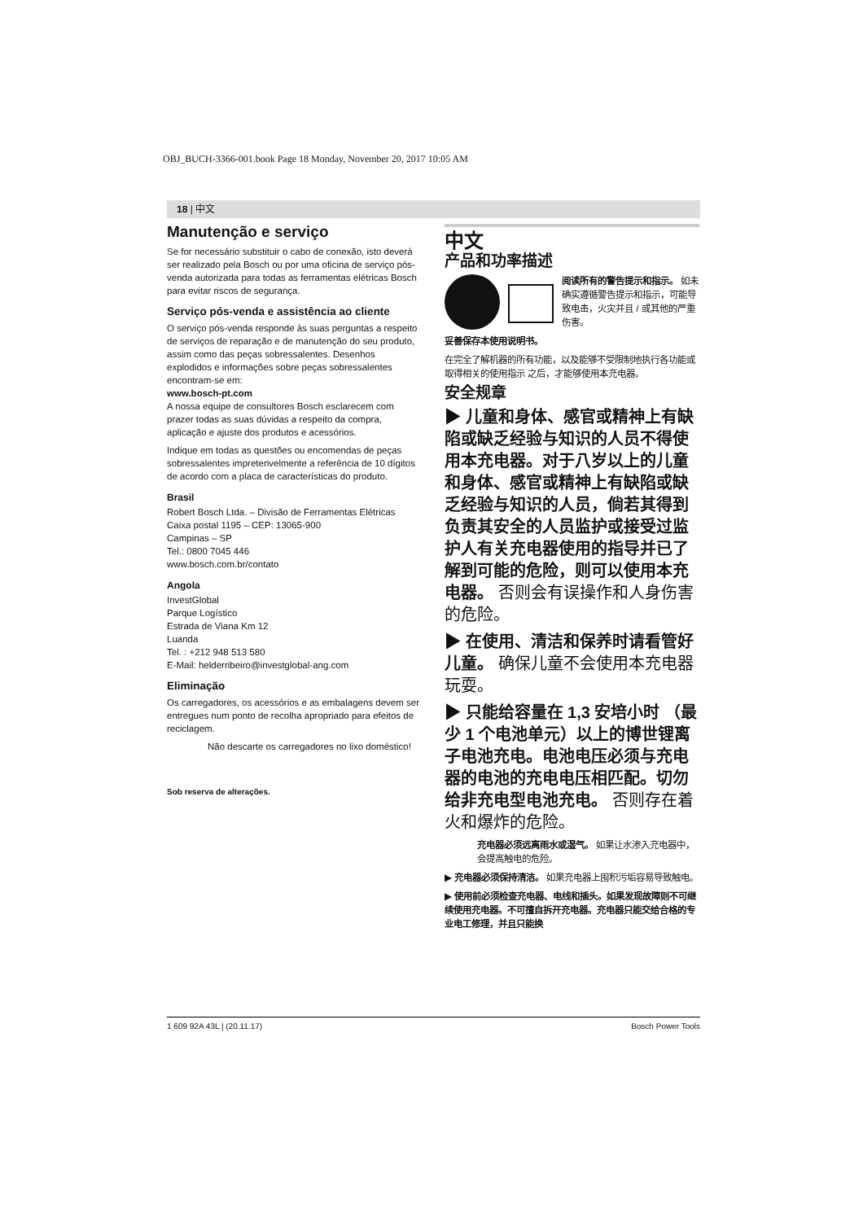OBJ_BUCH-3366-001.book Page 18 Monday, November 20, 2017 10:05 AM
18 | 中文
Manutenção e serviço
Se for necessário substituir o cabo de conexão, isto deverá ser realizado pela Bosch ou por uma oficina de serviço pós-venda autorizada para todas as ferramentas elétricas Bosch para evitar riscos de segurança.
Serviço pós-venda e assistência ao cliente
O serviço pós-venda responde às suas perguntas a respeito de serviços de reparação e de manutenção do seu produto, assim como das peças sobressalentes. Desenhos explodidos e informações sobre peças sobressalentes encontram-se em:
www.bosch-pt.com
A nossa equipe de consultores Bosch esclarecem com prazer todas as suas dúvidas a respeito da compra, aplicação e ajuste dos produtos e acessórios.
Indique em todas as questões ou encomendas de peças sobressalentes impreterivelmente a referência de 10 dígitos de acordo com a placa de características do produto.
Brasil
Robert Bosch Ltda. – Divisão de Ferramentas Elétricas
Caixa postal 1195 – CEP: 13065-900
Campinas – SP
Tel.: 0800 7045 446
www.bosch.com.br/contato
Angola
InvestGlobal
Parque Logístico
Estrada de Viana Km 12
Luanda
Tel. : +212 948 513 580
E-Mail: helderribeiro@investglobal-ang.com
Eliminação
Os carregadores, os acessórios e as embalagens devem ser entregues num ponto de recolha apropriado para efeitos de reciclagem.
Não descarte os carregadores no lixo doméstico!
Sob reserva de alterações.
中文
产品和功率描述
阅读所有的警告提示和指示。 如未确实遵循警告提示和指示，可能导致电击，火灾并且 / 或其他的严重伤害。
妥善保存本使用说明书。
在完全了解机器的所有功能，以及能够不受限制地执行各功能或取得相关的使用指示 之后，才能够使用本充电器。
安全规章
▶ 儿童和身体、感官或精神上有缺陷或缺乏经验与知识的人员不得使用本充电器。对于八岁以上的儿童和身体、感官或精神上有缺陷或缺乏经验与知识的人员，倘若其得到负责其安全的人员监护或接受过监护人有关充电器使用的指导并已了解到可能的危险，则可以使用本充电器。 否则会有误操作和人身伤害的危险。
▶ 在使用、清洁和保养时请看管好儿童。 确保儿童不会使用本充电器玩耍。
▶ 只能给容量在 1,3 安培小时 （最少 1 个电池单元）以上的博世锂离子电池充电。电池电压必须与充电器的电池的充电电压相匹配。切勿给非充电型电池充电。 否则存在着火和爆炸的危险。
充电器必须远离雨水或湿气。 如果让水渗入充电器中，会提高触电的危险。
▶ 充电器必须保持清洁。 如果充电器上囤积污垢容易导致触电。
▶ 使用前必须检查充电器、电线和插头。如果发现故障则不可继续使用充电器。不可擅自拆开充电器。充电器只能交给合格的专业电工修理，并且只能换
1 609 92A 43L | (20.11.17) Bosch Power Tools